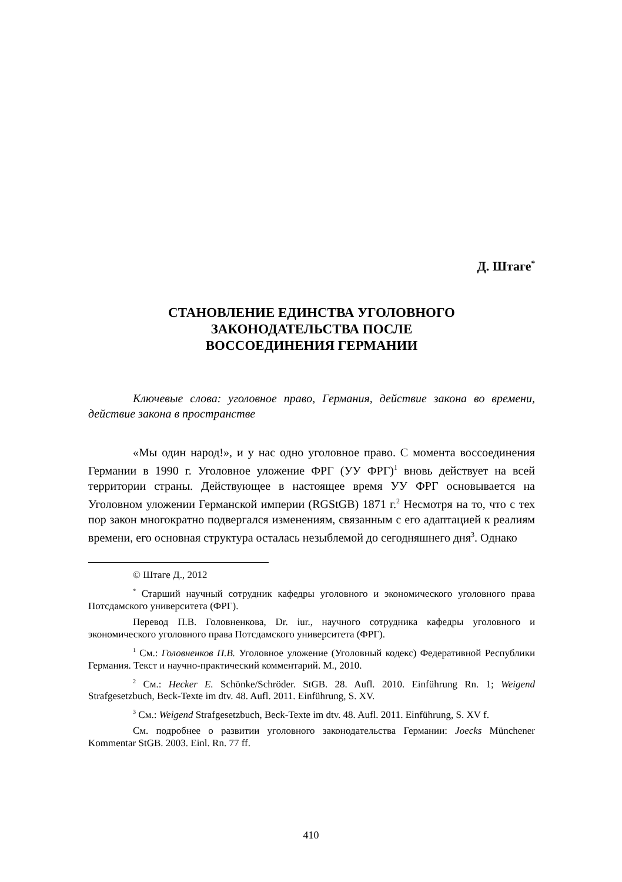Д. Штаге<sup>*</sup>
СТАНОВЛЕНИЕ ЕДИНСТВА УГОЛОВНОГО
ЗАКОНОДАТЕЛЬСТВА ПОСЛЕ
ВОССОЕДИНЕНИЯ ГЕРМАНИИ
Ключевые слова: уголовное право, Германия, действие закона во времени, действие закона в пространстве
«Мы один народ!», и у нас одно уголовное право. С момента воссоединения Германии в 1990 г. Уголовное уложение ФРГ (УУ ФРГ)<sup>1</sup> вновь действует на всей территории страны. Действующее в настоящее время УУ ФРГ основывается на Уголовном уложении Германской империи (RGStGB) 1871 г.<sup>2</sup> Несмотря на то, что с тех пор закон многократно подвергался изменениям, связанным с его адаптацией к реалиям времени, его основная структура осталась незыблемой до сегодняшнего дня<sup>3</sup>. Однако
© Штаге Д., 2012
<sup>*</sup> Старший научный сотрудник кафедры уголовного и экономического уголовного права Потсдамского университета (ФРГ).
Перевод П.В. Головненкова, Dr. iur., научного сотрудника кафедры уголовного и экономического уголовного права Потсдамского университета (ФРГ).
<sup>1</sup> См.: Головненков П.В. Уголовное уложение (Уголовный кодекс) Федеративной Республики Германия. Текст и научно-практический комментарий. М., 2010.
<sup>2</sup> См.: Hecker E. Schönke/Schröder. StGB. 28. Aufl. 2010. Einführung Rn. 1; Weigend Strafgesetzbuch, Beck-Texte im dtv. 48. Aufl. 2011. Einführung, S. XV.
<sup>3</sup> См.: Weigend Strafgesetzbuch, Beck-Texte im dtv. 48. Aufl. 2011. Einführung, S. XV f.
См. подробнее о развитии уголовного законодательства Германии: Joecks Münchener Kommentar StGB. 2003. Einl. Rn. 77 ff.
410